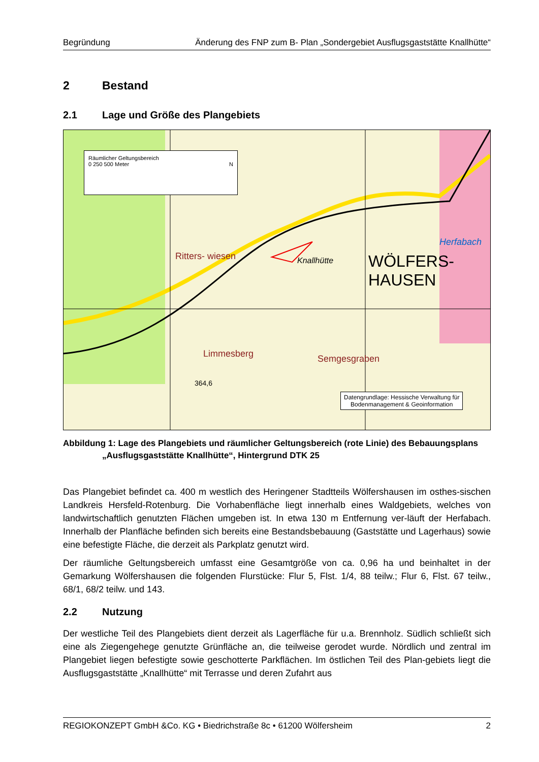Begründung Änderung des FNP zum B- Plan „Sondergebiet Ausflugsgaststätte Knallhütte“
2 Bestand
2.1 Lage und Größe des Plangebiets
Räumlicher Geltungsbereich
0 250 500 Meter N
Ritters- wiesen Knallhütte
WÖLFERS-
HAUSEN
Herfabach
Limmesberg Semgesgraben
364,6
Datengrundlage: Hessische Verwaltung für
Bodenmanagement & Geoinformation
Abbildung 1: Lage des Plangebiets und räumlicher Geltungsbereich (rote Linie) des Bebauungsplans
„Ausflugsgaststätte Knallhütte“, Hintergrund DTK 25
Das Plangebiet befindet ca. 400 m westlich des Heringener Stadtteils Wölfershausen im osthes-sischen Landkreis Hersfeld-Rotenburg. Die Vorhabenfläche liegt innerhalb eines Waldgebiets, welches von landwirtschaftlich genutzten Flächen umgeben ist. In etwa 130 m Entfernung ver-läuft der Herfabach. Innerhalb der Planfläche befinden sich bereits eine Bestandsbebauung (Gaststätte und Lagerhaus) sowie eine befestigte Fläche, die derzeit als Parkplatz genutzt wird.
Der räumliche Geltungsbereich umfasst eine Gesamtgröße von ca. 0,96 ha und beinhaltet in der Gemarkung Wölfershausen die folgenden Flurstücke: Flur 5, Flst. 1/4, 88 teilw.; Flur 6, Flst. 67 teilw., 68/1, 68/2 teilw. und 143.
2.2 Nutzung
Der westliche Teil des Plangebiets dient derzeit als Lagerfläche für u.a. Brennholz. Südlich schließt sich eine als Ziegengehege genutzte Grünfläche an, die teilweise gerodet wurde. Nördlich und zentral im Plangebiet liegen befestigte sowie geschotterte Parkflächen. Im östlichen Teil des Plan-gebiets liegt die Ausflugsgaststätte „Knallhütte“ mit Terrasse und deren Zufahrt aus
REGIOKONZEPT GmbH &Co. KG • Biedrichstraße 8c • 61200 Wölfersheim 2